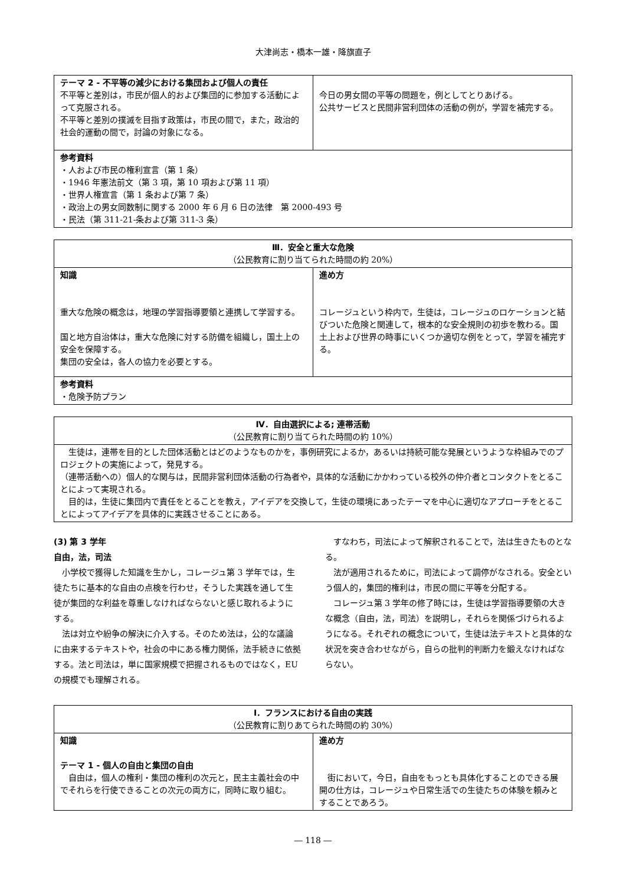大津尚志・橋本一雄・降旗直子
| テーマ 2 - 不平等の減少における集団および個人の責任 不平等と差別は，市民が個人的および集団的に参加する活動によって克服される。 不平等と差別の撲滅を目指す政策は，市民の間で，また，政治的社会的運動の間で，討論の対象になる。 | 今日の男女間の平等の問題を，例としてとりあげる。 公共サービスと民間非営利団体の活動の例が，学習を補完する。 |
| 参考資料 ・人および市民の権利宣言（第 1 条） ・1946 年憲法前文（第 3 項，第 10 項および第 11 項） ・世界人権宣言（第 1 条および第 7 条） ・政治上の男女同数制に関する 2000 年 6 月 6 日の法律 第 2000-493 号 ・民法（第 311-21-条および第 311-3 条） | |
| Ⅲ．安全と重大な危険 （公民教育に割り当てられた時間の約 20%） | |
| --- | --- |
| 知識 重大な危険の概念は，地理の学習指導要領と連携して学習する。 国と地方自治体は，重大な危険に対する防備を組織し，国土上の安全を保障する。 集団の安全は，各人の協力を必要とする。 | 進め方 コレージュという枠内で，生徒は，コレージュのロケーションと結びついた危険と関連して，根本的な安全規則の初歩を教わる。国土上および世界の時事にいくつか適切な例をとって，学習を補完する。 |
| 参考資料 ・危険予防プラン | |
| Ⅳ．自由選択による; 連帯活動 （公民教育に割り当てられた時間の約 10%） |
| --- |
| 生徒は，連帯を目的とした団体活動とはどのようなものかを，事例研究によるか，あるいは持続可能な発展というような枠組みでのプロジェクトの実施によって，発見する。 （連帯活動への）個人的な関与は，民間非営利団体活動の行為者や，具体的な活動にかかわっている校外の仲介者とコンタクトをとることによって実現される。 目的は，生徒に集団内で責任をとることを教え，アイデアを交換して，生徒の環境にあったテーマを中心に適切なアプローチをとることによってアイデアを具体的に実践させることにある。 |
(3) 第 3 学年
自由，法，司法
　小学校で獲得した知識を生かし，コレージュ第 3 学年では，生徒たちに基本的な自由の点検を行わせ，そうした実践を通して生徒が集団的な利益を尊重しなければならないと感じ取れるようにする。
　法は対立や紛争の解決に介入する。そのため法は，公的な議論に由来するテキストや，社会の中にある権力関係，法手続きに依拠する。法と司法は，単に国家規模で把握されるものではなく，EU の規模でも理解される。
　すなわち，司法によって解釈されることで，法は生きたものとなる。
　法が適用されるために，司法によって調停がなされる。安全という個人的，集団的権利は，市民の間に平等を分配する。
　コレージュ第 3 学年の修了時には，生徒は学習指導要領の大きな概念（自由，法，司法）を説明し，それらを関係づけられるようになる。それぞれの概念について，生徒は法テキストと具体的な状況を突き合わせながら，自らの批判的判断力を鍛えなければならない。
| Ⅰ．フランスにおける自由の実践 （公民教育に割りあてられた時間の約 30%） | |
| --- | --- |
| 知識 テーマ 1 - 個人の自由と集団の自由 自由は，個人の権利・集団の権利の次元と，民主主義社会の中でそれらを行使できることの次元の両方に，同時に取り組む。 | 進め方 街において，今日，自由をもっとも具体化することのできる展開の仕方は，コレージュや日常生活での生徒たちの体験を頼みとすることであろう。 |
― 118 ―